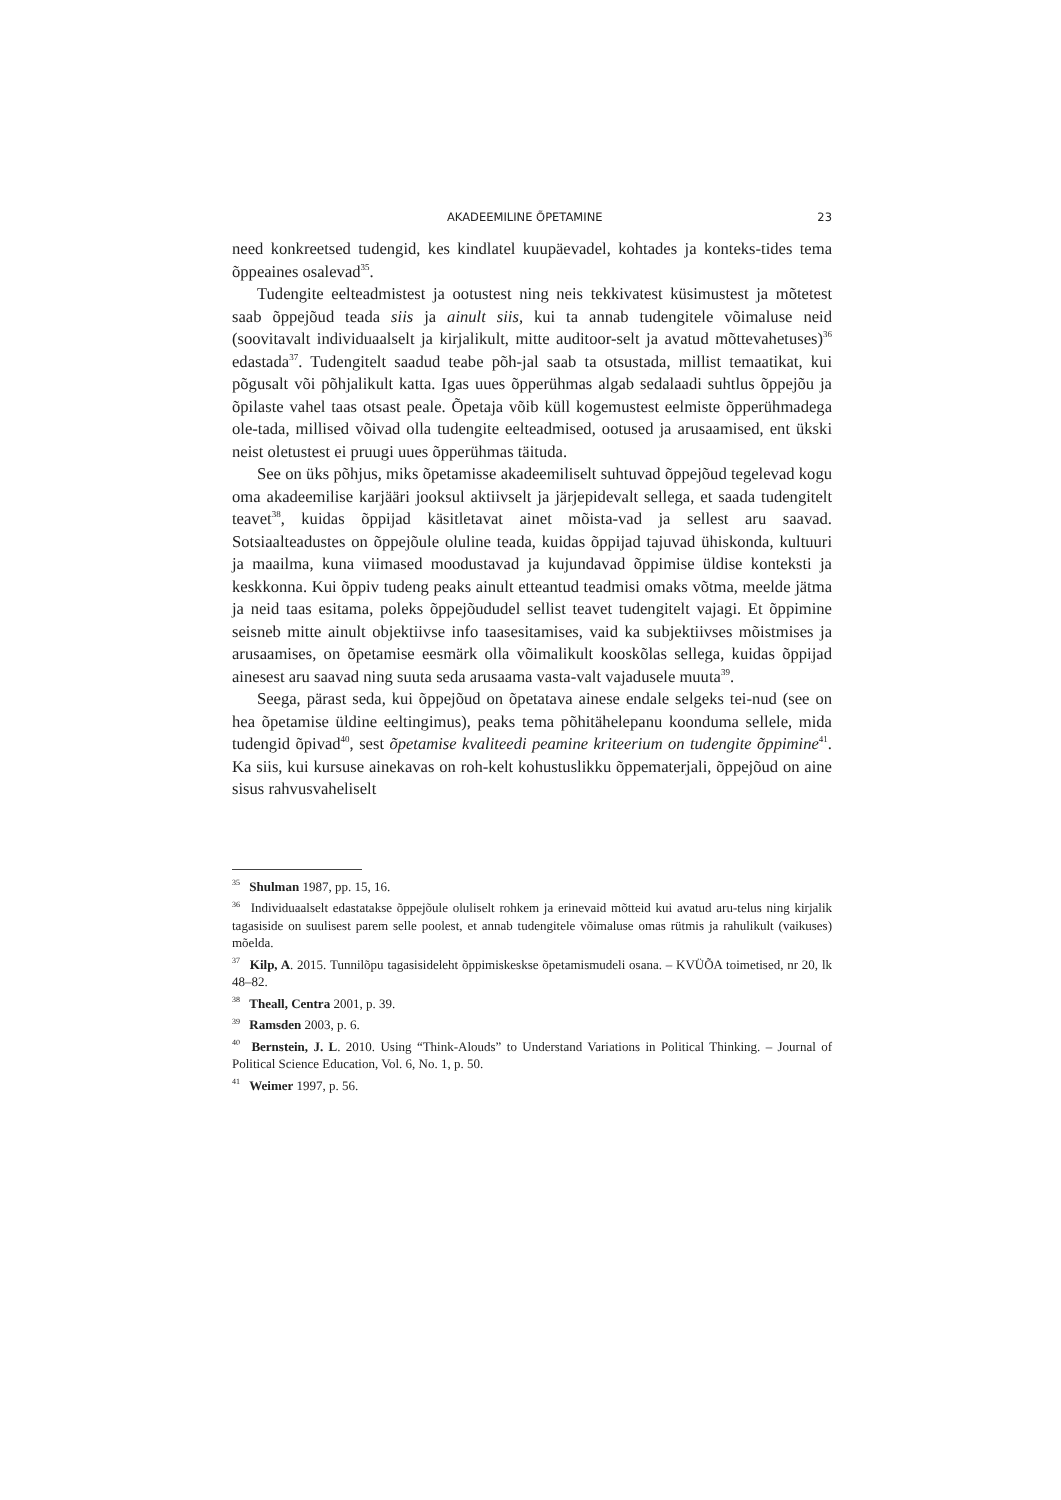AKADEEMILINE ÕPETAMINE 23
need konkreetsed tudengid, kes kindlatel kuupäevadel, kohtades ja konteks-tides tema õppeaines osalevad<sup>35</sup>.
Tudengite eelteadmistest ja ootustest ning neis tekkivatest küsimustest ja mõtetest saab õppejõud teada siis ja ainult siis, kui ta annab tudengitele võimaluse neid (soovitavalt individuaalselt ja kirjalikult, mitte auditoor-selt ja avatud mõttevahetuses)<sup>36</sup> edastada<sup>37</sup>. Tudengitelt saadud teabe põh-jal saab ta otsustada, millist temaatikat, kui põgusalt või põhjalikult katta. Igas uues õpperühmas algab sedalaadi suhtlus õppejõu ja õpilaste vahel taas otsast peale. Õpetaja võib küll kogemustest eelmiste õpperühmadega ole-tada, millised võivad olla tudengite eelteadmised, ootused ja arusaamised, ent ükski neist oletustest ei pruugi uues õpperühmas täituda.
See on üks põhjus, miks õpetamisse akadeemiliselt suhtuvad õppejõud tegelevad kogu oma akadeemilise karjääri jooksul aktiivselt ja järjepidevalt sellega, et saada tudengitelt teavet<sup>38</sup>, kuidas õppijad käsitletavat ainet mõista-vad ja sellest aru saavad. Sotsiaalteadustes on õppejõule oluline teada, kuidas õppijad tajuvad ühiskonda, kultuuri ja maailma, kuna viimased moodustavad ja kujundavad õppimise üldise konteksti ja keskkonna. Kui õppiv tudeng peaks ainult etteantud teadmisi omaks võtma, meelde jätma ja neid taas esitama, poleks õppejõududel sellist teavet tudengitelt vajagi. Et õppimine seisneb mitte ainult objektiivse info taasesitamises, vaid ka subjektiivses mõistmises ja arusaamises, on õpetamise eesmärk olla võimalikult kooskõlas sellega, kuidas õppijad ainesest aru saavad ning suuta seda arusaama vasta-valt vajadusele muuta<sup>39</sup>.
Seega, pärast seda, kui õppejõud on õpetatava ainese endale selgeks tei-nud (see on hea õpetamise üldine eeltingimus), peaks tema põhitähelepanu koonduma sellele, mida tudengid õpivad<sup>40</sup>, sest õpetamise kvaliteedi peamine kriteerium on tudengite õppimine<sup>41</sup>. Ka siis, kui kursuse ainekavas on roh-kelt kohustuslikku õppematerjali, õppejõud on aine sisus rahvusvaheliselt
<sup>35</sup> Shulman 1987, pp. 15, 16.
<sup>36</sup> Individuaalselt edastatakse õppejõule oluliselt rohkem ja erinevaid mõtteid kui avatud aru-telus ning kirjalik tagasiside on suulisest parem selle poolest, et annab tudengitele võimaluse omas rütmis ja rahulikult (vaikuses) mõelda.
<sup>37</sup> Kilp, A. 2015. Tunnilõpu tagasisideleht õppimiskeskse õpetamismudeli osana. – KVÜÕA toimetised, nr 20, lk 48–82.
<sup>38</sup> Theall, Centra 2001, p. 39.
<sup>39</sup> Ramsden 2003, p. 6.
<sup>40</sup> Bernstein, J. L. 2010. Using “Think-Alouds” to Understand Variations in Political Thinking. – Journal of Political Science Education, Vol. 6, No. 1, p. 50.
<sup>41</sup> Weimer 1997, p. 56.